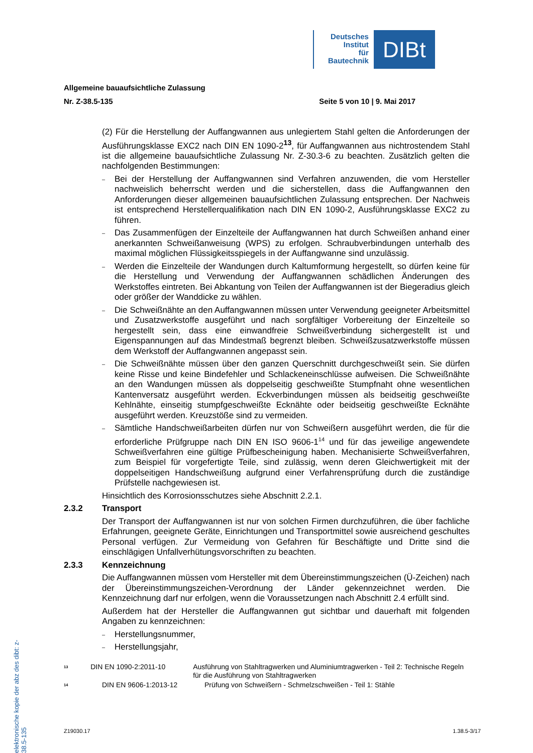Deutsches
Institut
für
Bautechnik
DIBt
Allgemeine bauaufsichtliche Zulassung
Nr. Z-38.5-135 Seite 5 von 10 | 9. Mai 2017
(2) Für die Herstellung der Auffangwannen aus unlegiertem Stahl gelten die Anforderungen der Ausführungsklasse EXC2 nach DIN EN 1090-2<sup>13</sup>, für Auffangwannen aus nichtrostendem Stahl ist die allgemeine bauaufsichtliche Zulassung Nr. Z-30.3-6 zu beachten. Zusätzlich gelten die nachfolgenden Bestimmungen:
–
Bei der Herstellung der Auffangwannen sind Verfahren anzuwenden, die vom Hersteller nachweislich beherrscht werden und die sicherstellen, dass die Auffangwannen den Anforderungen dieser allgemeinen bauaufsichtlichen Zulassung entsprechen. Der Nachweis ist entsprechend Herstellerqualifikation nach DIN EN 1090-2, Ausführungsklasse EXC2 zu führen.
–
Das Zusammenfügen der Einzelteile der Auffangwannen hat durch Schweißen anhand einer anerkannten Schweißanweisung (WPS) zu erfolgen. Schraubverbindungen unterhalb des maximal möglichen Flüssigkeitsspiegels in der Auffangwanne sind unzulässig.
–
Werden die Einzelteile der Wandungen durch Kaltumformung hergestellt, so dürfen keine für die Herstellung und Verwendung der Auffangwannen schädlichen Änderungen des Werkstoffes eintreten. Bei Abkantung von Teilen der Auffangwannen ist der Biegeradius gleich oder größer der Wanddicke zu wählen.
–
Die Schweißnähte an den Auffangwannen müssen unter Verwendung geeigneter Arbeitsmittel und Zusatzwerkstoffe ausgeführt und nach sorgfältiger Vorbereitung der Einzelteile so hergestellt sein, dass eine einwandfreie Schweißverbindung sichergestellt ist und Eigenspannungen auf das Mindestmaß begrenzt bleiben. Schweißzusatzwerkstoffe müssen dem Werkstoff der Auffangwannen angepasst sein.
–
Die Schweißnähte müssen über den ganzen Querschnitt durchgeschweißt sein. Sie dürfen keine Risse und keine Bindefehler und Schlackeneinschlüsse aufweisen. Die Schweißnähte an den Wandungen müssen als doppelseitig geschweißte Stumpfnaht ohne wesentlichen Kantenversatz ausgeführt werden. Eckverbindungen müssen als beidseitig geschweißte Kehlnähte, einseitig stumpfgeschweißte Ecknähte oder beidseitig geschweißte Ecknähte ausgeführt werden. Kreuzstöße sind zu vermeiden.
–
Sämtliche Handschweißarbeiten dürfen nur von Schweißern ausgeführt werden, die für die erforderliche Prüfgruppe nach DIN EN ISO 9606-1<sup>14</sup> und für das jeweilige angewendete Schweißverfahren eine gültige Prüfbescheinigung haben. Mechanisierte Schweißverfahren, zum Beispiel für vorgefertigte Teile, sind zulässig, wenn deren Gleichwertigkeit mit der doppelseitigen Handschweißung aufgrund einer Verfahrensprüfung durch die zuständige Prüfstelle nachgewiesen ist.
Hinsichtlich des Korrosionsschutzes siehe Abschnitt 2.2.1.
2.3.2 Transport
Der Transport der Auffangwannen ist nur von solchen Firmen durchzuführen, die über fachliche Erfahrungen, geeignete Geräte, Einrichtungen und Transportmittel sowie ausreichend geschultes Personal verfügen. Zur Vermeidung von Gefahren für Beschäftigte und Dritte sind die einschlägigen Unfallverhütungsvorschriften zu beachten.
2.3.3 Kennzeichnung
Die Auffangwannen müssen vom Hersteller mit dem Übereinstimmungszeichen (Ü-Zeichen) nach der Übereinstimmungszeichen-Verordnung der Länder gekennzeichnet werden. Die Kennzeichnung darf nur erfolgen, wenn die Voraussetzungen nach Abschnitt 2.4 erfüllt sind.
Außerdem hat der Hersteller die Auffangwannen gut sichtbar und dauerhaft mit folgenden Angaben zu kennzeichnen:
–
Herstellungsnummer,
–
Herstellungsjahr,
<sup>13</sup> DIN EN 1090-2:2011-10 Ausführung von Stahltragwerken und Aluminiumtragwerken - Teil 2: Technische Regeln für die Ausführung von Stahltragwerken
<sup>14</sup> DIN EN 9606-1:2013-12 Prüfung von Schweißern - Schmelzschweißen - Teil 1: Stähle
Z19030.17 1.38.5-3/17
elektronische kopie der abz des dibt: z-38.5-135